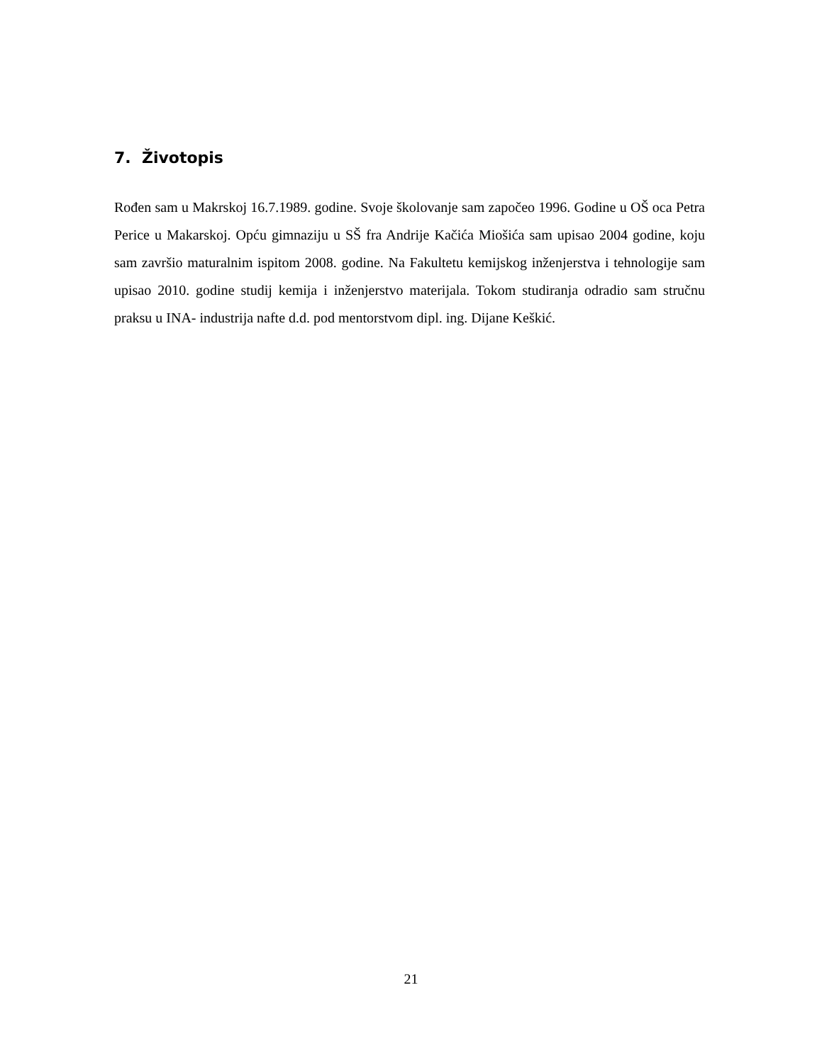7. Životopis
Rođen sam u Makrskoj 16.7.1989. godine. Svoje školovanje sam započeo 1996. Godine u OŠ oca Petra Perice u Makarskoj. Opću gimnaziju u SŠ fra Andrije Kačića Miošića sam upisao 2004 godine, koju sam završio maturalnim ispitom 2008. godine. Na Fakultetu kemijskog inženjerstva i tehnologije sam upisao 2010. godine studij kemija i inženjerstvo materijala. Tokom studiranja odradio sam stručnu praksu u INA- industrija nafte d.d. pod mentorstvom dipl. ing. Dijane Keškić.
21